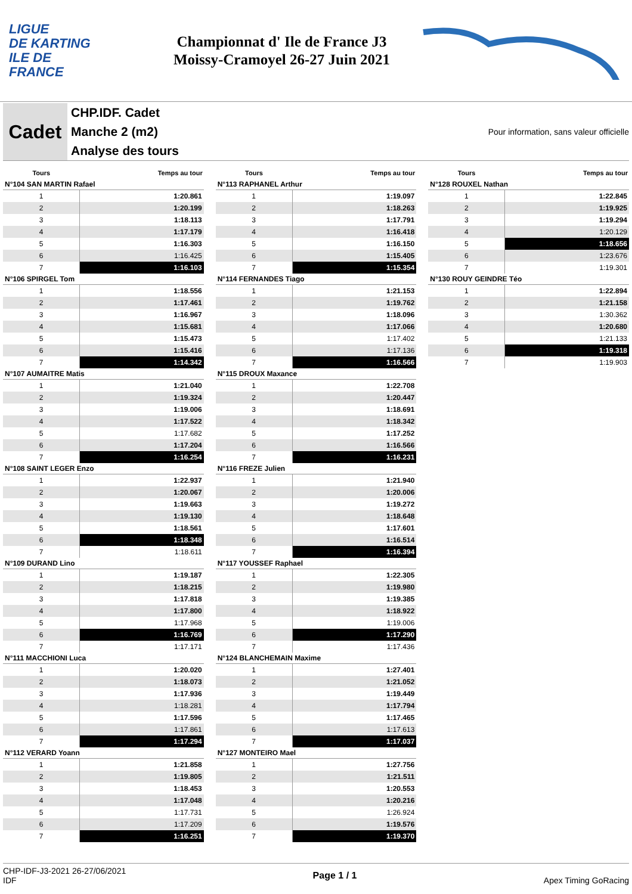LIGUE
DE KARTING
ILE DE
FRANCE
Championnat d' Ile de France J3
Moissy-Cramoyel 26-27 Juin 2021
Cadet
CHP.IDF. Cadet
Manche 2 (m2)
Analyse des tours
Pour information, sans valeur officielle
| Tours | Temps au tour |
| --- | --- |
| N°104 SAN MARTIN Rafael | |
| 1 | 1:20.861 |
| 2 | 1:20.199 |
| 3 | 1:18.113 |
| 4 | 1:17.179 |
| 5 | 1:16.303 |
| 6 | 1:16.425 |
| 7 | 1:16.103 |
| N°106 SPIRGEL Tom | |
| 1 | 1:18.556 |
| 2 | 1:17.461 |
| 3 | 1:16.967 |
| 4 | 1:15.681 |
| 5 | 1:15.473 |
| 6 | 1:15.416 |
| 7 | 1:14.342 |
| N°107 AUMAITRE Matis | |
| 1 | 1:21.040 |
| 2 | 1:19.324 |
| 3 | 1:19.006 |
| 4 | 1:17.522 |
| 5 | 1:17.682 |
| 6 | 1:17.204 |
| 7 | 1:16.254 |
| N°108 SAINT LEGER Enzo | |
| 1 | 1:22.937 |
| 2 | 1:20.067 |
| 3 | 1:19.663 |
| 4 | 1:19.130 |
| 5 | 1:18.561 |
| 6 | 1:18.348 |
| 7 | 1:18.611 |
| N°109 DURAND Lino | |
| 1 | 1:19.187 |
| 2 | 1:18.215 |
| 3 | 1:17.818 |
| 4 | 1:17.800 |
| 5 | 1:17.968 |
| 6 | 1:16.769 |
| 7 | 1:17.171 |
| N°111 MACCHIONI Luca | |
| 1 | 1:20.020 |
| 2 | 1:18.073 |
| 3 | 1:17.936 |
| 4 | 1:18.281 |
| 5 | 1:17.596 |
| 6 | 1:17.861 |
| 7 | 1:17.294 |
| N°112 VERARD Yoann | |
| 1 | 1:21.858 |
| 2 | 1:19.805 |
| 3 | 1:18.453 |
| 4 | 1:17.048 |
| 5 | 1:17.731 |
| 6 | 1:17.209 |
| 7 | 1:16.251 |
| Tours | Temps au tour |
| --- | --- |
| N°113 RAPHANEL Arthur | |
| 1 | 1:19.097 |
| 2 | 1:18.263 |
| 3 | 1:17.791 |
| 4 | 1:16.418 |
| 5 | 1:16.150 |
| 6 | 1:15.405 |
| 7 | 1:15.354 |
| N°114 FERNANDES Tiago | |
| 1 | 1:21.153 |
| 2 | 1:19.762 |
| 3 | 1:18.096 |
| 4 | 1:17.066 |
| 5 | 1:17.402 |
| 6 | 1:17.136 |
| 7 | 1:16.566 |
| N°115 DROUX Maxance | |
| 1 | 1:22.708 |
| 2 | 1:20.447 |
| 3 | 1:18.691 |
| 4 | 1:18.342 |
| 5 | 1:17.252 |
| 6 | 1:16.566 |
| 7 | 1:16.231 |
| N°116 FREZE Julien | |
| 1 | 1:21.940 |
| 2 | 1:20.006 |
| 3 | 1:19.272 |
| 4 | 1:18.648 |
| 5 | 1:17.601 |
| 6 | 1:16.514 |
| 7 | 1:16.394 |
| N°117 YOUSSEF Raphael | |
| 1 | 1:22.305 |
| 2 | 1:19.980 |
| 3 | 1:19.385 |
| 4 | 1:18.922 |
| 5 | 1:19.006 |
| 6 | 1:17.290 |
| 7 | 1:17.436 |
| N°124 BLANCHEMAIN Maxime | |
| 1 | 1:27.401 |
| 2 | 1:21.052 |
| 3 | 1:19.449 |
| 4 | 1:17.794 |
| 5 | 1:17.465 |
| 6 | 1:17.613 |
| 7 | 1:17.037 |
| N°127 MONTEIRO Mael | |
| 1 | 1:27.756 |
| 2 | 1:21.511 |
| 3 | 1:20.553 |
| 4 | 1:20.216 |
| 5 | 1:26.924 |
| 6 | 1:19.576 |
| 7 | 1:19.370 |
| Tours | Temps au tour |
| --- | --- |
| N°128 ROUXEL Nathan | |
| 1 | 1:22.845 |
| 2 | 1:19.925 |
| 3 | 1:19.294 |
| 4 | 1:20.129 |
| 5 | 1:18.656 |
| 6 | 1:23.676 |
| 7 | 1:19.301 |
| N°130 ROUY GEINDRE Téo | |
| 1 | 1:22.894 |
| 2 | 1:21.158 |
| 3 | 1:30.362 |
| 4 | 1:20.680 |
| 5 | 1:21.133 |
| 6 | 1:19.318 |
| 7 | 1:19.903 |
CHP-IDF-J3-2021 26-27/06/2021
IDF
Page 1 / 1 Apex Timing GoRacing